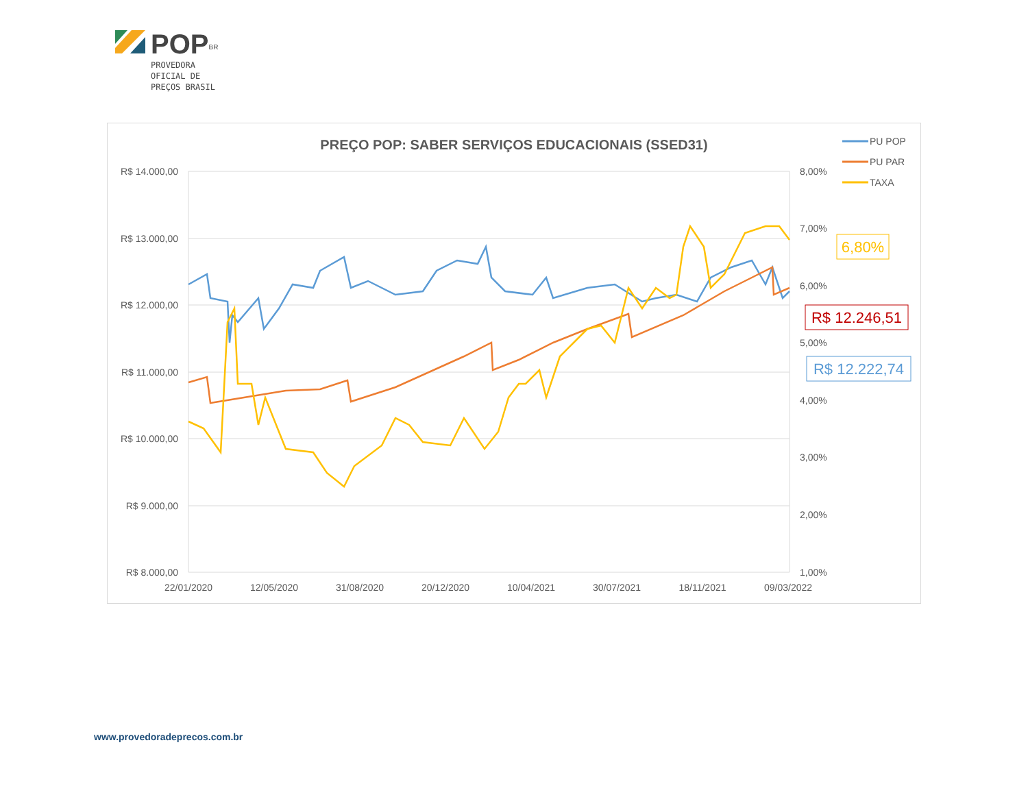POP<sup>BR</sup>
PROVEDORA
OFICIAL DE
PREÇOS BRASIL
PREÇO POP: SABER SERVIÇOS EDUCACIONAIS (SSED31)
R$ 14.000,00
R$ 13.000,00
R$ 12.000,00
R$ 11.000,00
R$ 10.000,00
R$ 9.000,00
R$ 8.000,00
8,00%
7,00%
6,00%
5,00%
4,00%
3,00%
2,00%
1,00%
22/01/2020
12/05/2020
31/08/2020
20/12/2020
10/04/2021
30/07/2021
18/11/2021
09/03/2022
6,80%
R$ 12.246,51
R$ 12.222,74
PU POP
PU PAR
TAXA
www.provedoradeprecos.com.br